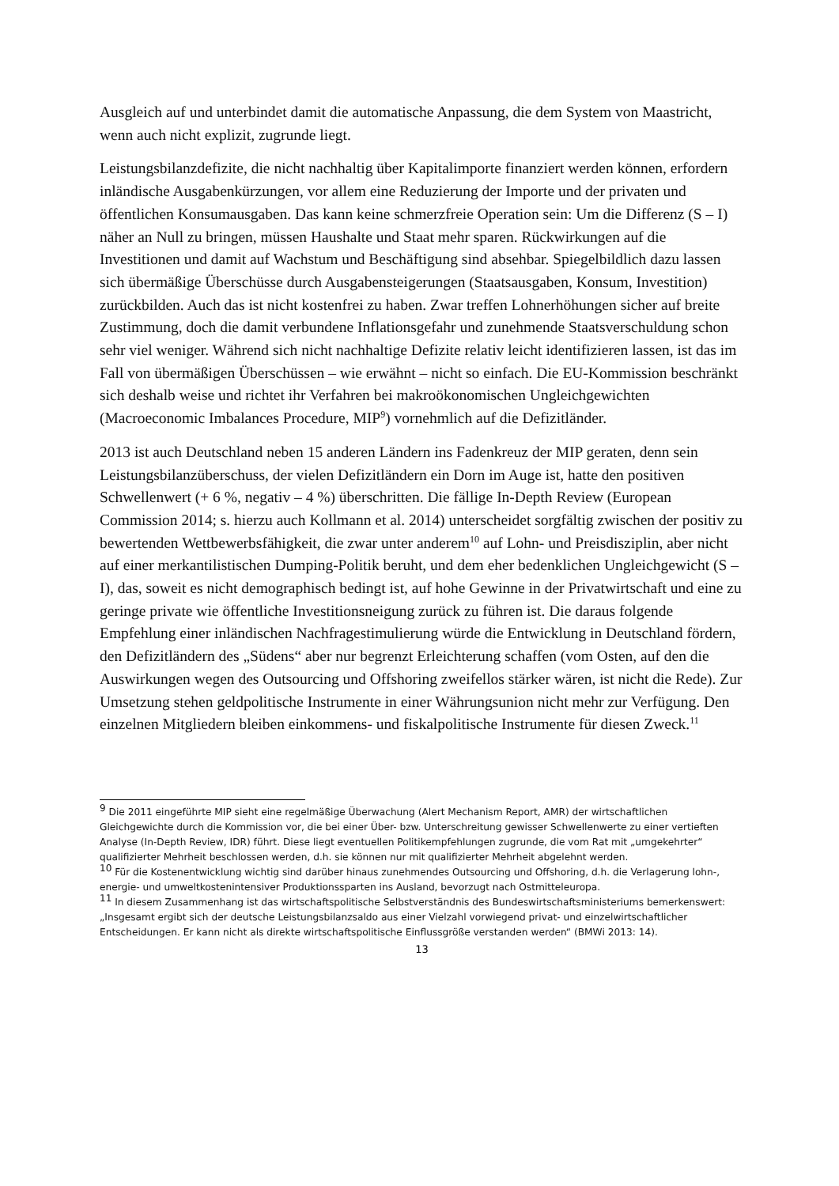Ausgleich auf und unterbindet damit die automatische Anpassung, die dem System von Maastricht, wenn auch nicht explizit, zugrunde liegt.
Leistungsbilanzdefizite, die nicht nachhaltig über Kapitalimporte finanziert werden können, erfordern inländische Ausgabenkürzungen, vor allem eine Reduzierung der Importe und der privaten und öffentlichen Konsumausgaben. Das kann keine schmerzfreie Operation sein: Um die Differenz (S – I) näher an Null zu bringen, müssen Haushalte und Staat mehr sparen. Rückwirkungen auf die Investitionen und damit auf Wachstum und Beschäftigung sind absehbar. Spiegelbildlich dazu lassen sich übermäßige Überschüsse durch Ausgabensteigerungen (Staatsausgaben, Konsum, Investition) zurückbilden. Auch das ist nicht kostenfrei zu haben. Zwar treffen Lohnerhöhungen sicher auf breite Zustimmung, doch die damit verbundene Inflationsgefahr und zunehmende Staatsverschuldung schon sehr viel weniger. Während sich nicht nachhaltige Defizite relativ leicht identifizieren lassen, ist das im Fall von übermäßigen Überschüssen – wie erwähnt – nicht so einfach. Die EU-Kommission beschränkt sich deshalb weise und richtet ihr Verfahren bei makroökonomischen Ungleichgewichten (Macroeconomic Imbalances Procedure, MIP<sup>9</sup>) vornehmlich auf die Defizitländer.
2013 ist auch Deutschland neben 15 anderen Ländern ins Fadenkreuz der MIP geraten, denn sein Leistungsbilanzüberschuss, der vielen Defizitländern ein Dorn im Auge ist, hatte den positiven Schwellenwert (+ 6 %, negativ – 4 %) überschritten. Die fällige In-Depth Review (European Commission 2014; s. hierzu auch Kollmann et al. 2014) unterscheidet sorgfältig zwischen der positiv zu bewertenden Wettbewerbsfähigkeit, die zwar unter anderem<sup>10</sup> auf Lohn- und Preisdisziplin, aber nicht auf einer merkantilistischen Dumping-Politik beruht, und dem eher bedenklichen Ungleichgewicht (S – I), das, soweit es nicht demographisch bedingt ist, auf hohe Gewinne in der Privatwirtschaft und eine zu geringe private wie öffentliche Investitionsneigung zurück zu führen ist. Die daraus folgende Empfehlung einer inländischen Nachfragestimulierung würde die Entwicklung in Deutschland fördern, den Defizitländern des „Südens“ aber nur begrenzt Erleichterung schaffen (vom Osten, auf den die Auswirkungen wegen des Outsourcing und Offshoring zweifellos stärker wären, ist nicht die Rede). Zur Umsetzung stehen geldpolitische Instrumente in einer Währungsunion nicht mehr zur Verfügung. Den einzelnen Mitgliedern bleiben einkommens- und fiskalpolitische Instrumente für diesen Zweck.<sup>11</sup>
<sup>9</sup> Die 2011 eingeführte MIP sieht eine regelmäßige Überwachung (Alert Mechanism Report, AMR) der wirtschaftlichen Gleichgewichte durch die Kommission vor, die bei einer Über- bzw. Unterschreitung gewisser Schwellenwerte zu einer vertieften Analyse (In-Depth Review, IDR) führt. Diese liegt eventuellen Politikempfehlungen zugrunde, die vom Rat mit „umgekehrter“ qualifizierter Mehrheit beschlossen werden, d.h. sie können nur mit qualifizierter Mehrheit abgelehnt werden.
<sup>10</sup> Für die Kostenentwicklung wichtig sind darüber hinaus zunehmendes Outsourcing und Offshoring, d.h. die Verlagerung lohn-, energie- und umweltkostenintensiver Produktionssparten ins Ausland, bevorzugt nach Ostmitteleuropa.
<sup>11</sup> In diesem Zusammenhang ist das wirtschaftspolitische Selbstverständnis des Bundeswirtschaftsministeriums bemerkenswert: „Insgesamt ergibt sich der deutsche Leistungsbilanzsaldo aus einer Vielzahl vorwiegend privat- und einzelwirtschaftlicher Entscheidungen. Er kann nicht als direkte wirtschaftspolitische Einflussgröße verstanden werden“ (BMWi 2013: 14).
13